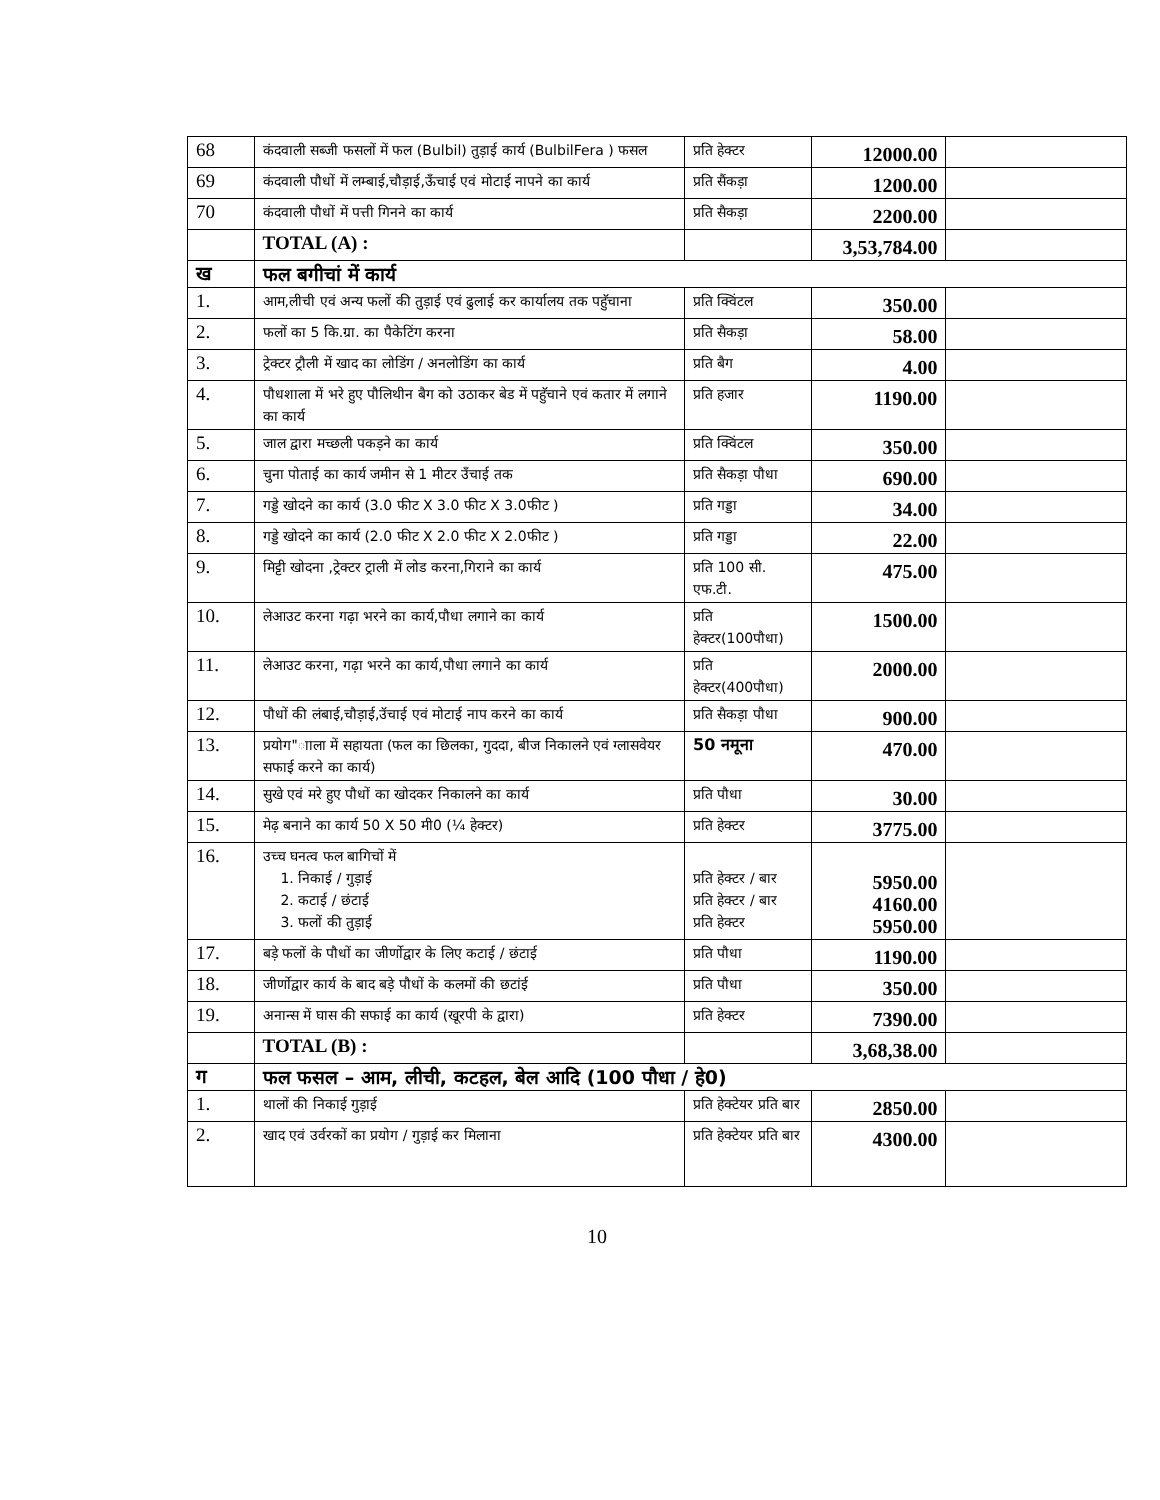| 68 | कंदवाली सब्जी फसलों में फल (Bulbil) तुड़ाई कार्य (BulbilFera ) फसल | प्रति हेक्टर | 12000.00 | |
| 69 | कंदवाली पौधों में लम्बाई,चौड़ाई,ऊँचाई एवं मोटाई नापने का कार्य | प्रति सैंकड़ा | 1200.00 | |
| 70 | कंदवाली पौधों में पत्ती गिनने का कार्य | प्रति सैकड़ा | 2200.00 | |
| | TOTAL (A) : | | 3,53,784.00 | |
| ख | फल बगीचां में कार्य | | | |
| 1. | आम,लीची एवं अन्य फलों की तुड़ाई एवं ढुलाई कर कार्यालय तक पहुॅचाना | प्रति क्विंटल | 350.00 | |
| 2. | फलों का 5 कि.ग्रा. का पैकेटिंग करना | प्रति सैकड़ा | 58.00 | |
| 3. | ट्रेक्टर ट्रौली में खाद का लोडिंग / अनलोडिंग का कार्य | प्रति बैग | 4.00 | |
| 4. | पौधशाला में भरे हुए पौलिथीन बैग को उठाकर बेड में पहुॅचाने एवं कतार में लगाने का कार्य | प्रति हजार | 1190.00 | |
| 5. | जाल द्वारा मच्छली पकड़ने का कार्य | प्रति क्विंटल | 350.00 | |
| 6. | चुना पोताई का कार्य जमीन से 1 मीटर उँचाई तक | प्रति सैकड़ा पौधा | 690.00 | |
| 7. | गड्डे खोदने का कार्य (3.0 फीट X 3.0 फीट X 3.0फीट ) | प्रति गड्डा | 34.00 | |
| 8. | गड्डे खोदने का कार्य (2.0 फीट X 2.0 फीट X 2.0फीट ) | प्रति गड्डा | 22.00 | |
| 9. | मिट्टी खोदना ,ट्रेक्टर ट्राली में लोड करना,गिराने का कार्य | प्रति 100 सी. एफ.टी. | 475.00 | |
| 10. | लेआउट करना गढ़ा भरने का कार्य,पौधा लगाने का कार्य | प्रति हेक्टर(100पौधा) | 1500.00 | |
| 11. | लेआउट करना, गढ़ा भरने का कार्य,पौधा लगाने का कार्य | प्रति हेक्टर(400पौधा) | 2000.00 | |
| 12. | पौधों की लंबाई,चौड़ाई,उॅचाई एवं मोटाई नाप करने का कार्य | प्रति सैकड़ा पौधा | 900.00 | |
| 13. | प्रयोग"ााला में सहायता (फल का छिलका, गुददा, बीज निकालने एवं ग्लासवेयर सफाई करने का कार्य) | 50 नमूना | 470.00 | |
| 14. | सुखे एवं मरे हुए पौधों का खोदकर निकालने का कार्य | प्रति पौधा | 30.00 | |
| 15. | मेढ़ बनाने का कार्य 50 X 50 मी0 (¼ हेक्टर) | प्रति हेक्टर | 3775.00 | |
| 16. | उच्च घनत्व फल बागिचों में 1. निकाई / गुड़ाई 2. कटाई / छंटाई 3. फलों की तुड़ाई | प्रति हेक्टर / बार प्रति हेक्टर / बार प्रति हेक्टर | 5950.00 4160.00 5950.00 | |
| 17. | बड़े फलों के पौधों का जीर्णोद्वार के लिए कटाई / छंटाई | प्रति पौधा | 1190.00 | |
| 18. | जीर्णोद्वार कार्य के बाद बड़े पौधों के कलमों की छटांई | प्रति पौधा | 350.00 | |
| 19. | अनान्स में घास की सफाई का कार्य (खूरपी के द्वारा) | प्रति हेक्टर | 7390.00 | |
| | TOTAL (B) : | | 3,68,38.00 | |
| ग | फल फसल – आम, लीची, कटहल, बेल आदि (100 पौधा / हे0) | | | |
| 1. | थालों की निकाई गुड़ाई | प्रति हेक्टेयर प्रति बार | 2850.00 | |
| 2. | खाद एवं उर्वरकों का प्रयोग / गुड़ाई कर मिलाना | प्रति हेक्टेयर प्रति बार | 4300.00 | |
10